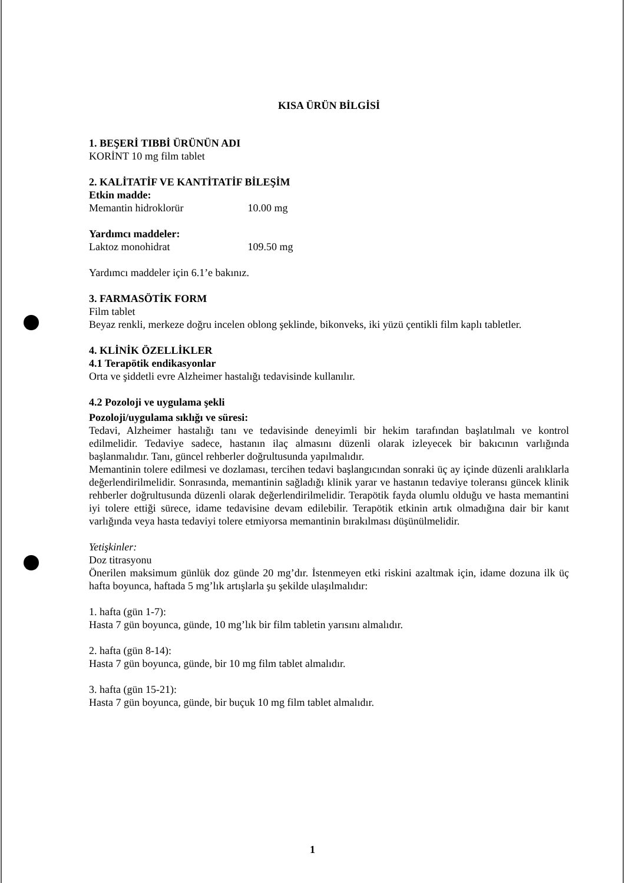KISA ÜRÜN BİLGİSİ
1. BEŞERİ TIBBİ ÜRÜNÜN ADI
KORİNT 10 mg film tablet
2. KALİTATİF VE KANTİTATİF BİLEŞİM
Etkin madde:
Memantin hidroklorür 10.00 mg
Yardımcı maddeler:
Laktoz monohidrat 109.50 mg
Yardımcı maddeler için 6.1’e bakınız.
3. FARMASÖTİK FORM
Film tablet
Beyaz renkli, merkeze doğru incelen oblong şeklinde, bikonveks, iki yüzü çentikli film kaplı tabletler.
4. KLİNİK ÖZELLİKLER
4.1 Terapötik endikasyonlar
Orta ve şiddetli evre Alzheimer hastalığı tedavisinde kullanılır.
4.2 Pozoloji ve uygulama şekli
Pozoloji/uygulama sıklığı ve süresi:
Tedavi, Alzheimer hastalığı tanı ve tedavisinde deneyimli bir hekim tarafından başlatılmalı ve kontrol edilmelidir. Tedaviye sadece, hastanın ilaç almasını düzenli olarak izleyecek bir bakıcının varlığında başlanmalıdır. Tanı, güncel rehberler doğrultusunda yapılmalıdır.
Memantinin tolere edilmesi ve dozlaması, tercihen tedavi başlangıcından sonraki üç ay içinde düzenli aralıklarla değerlendirilmelidir. Sonrasında, memantinin sağladığı klinik yarar ve hastanın tedaviye toleransı güncek klinik rehberler doğrultusunda düzenli olarak değerlendirilmelidir. Terapötik fayda olumlu olduğu ve hasta memantini iyi tolere ettiği sürece, idame tedavisine devam edilebilir. Terapötik etkinin artık olmadığına dair bir kanıt varlığında veya hasta tedaviyi tolere etmiyorsa memantinin bırakılması düşünülmelidir.
Yetişkinler:
Doz titrasyonu
Önerilen maksimum günlük doz günde 20 mg’dır. İstenmeyen etki riskini azaltmak için, idame dozuna ilk üç hafta boyunca, haftada 5 mg’lık artışlarla şu şekilde ulaşılmalıdır:
1. hafta (gün 1-7):
Hasta 7 gün boyunca, günde, 10 mg’lık bir film tabletin yarısını almalıdır.
2. hafta (gün 8-14):
Hasta 7 gün boyunca, günde, bir 10 mg film tablet almalıdır.
3. hafta (gün 15-21):
Hasta 7 gün boyunca, günde, bir buçuk 10 mg film tablet almalıdır.
1